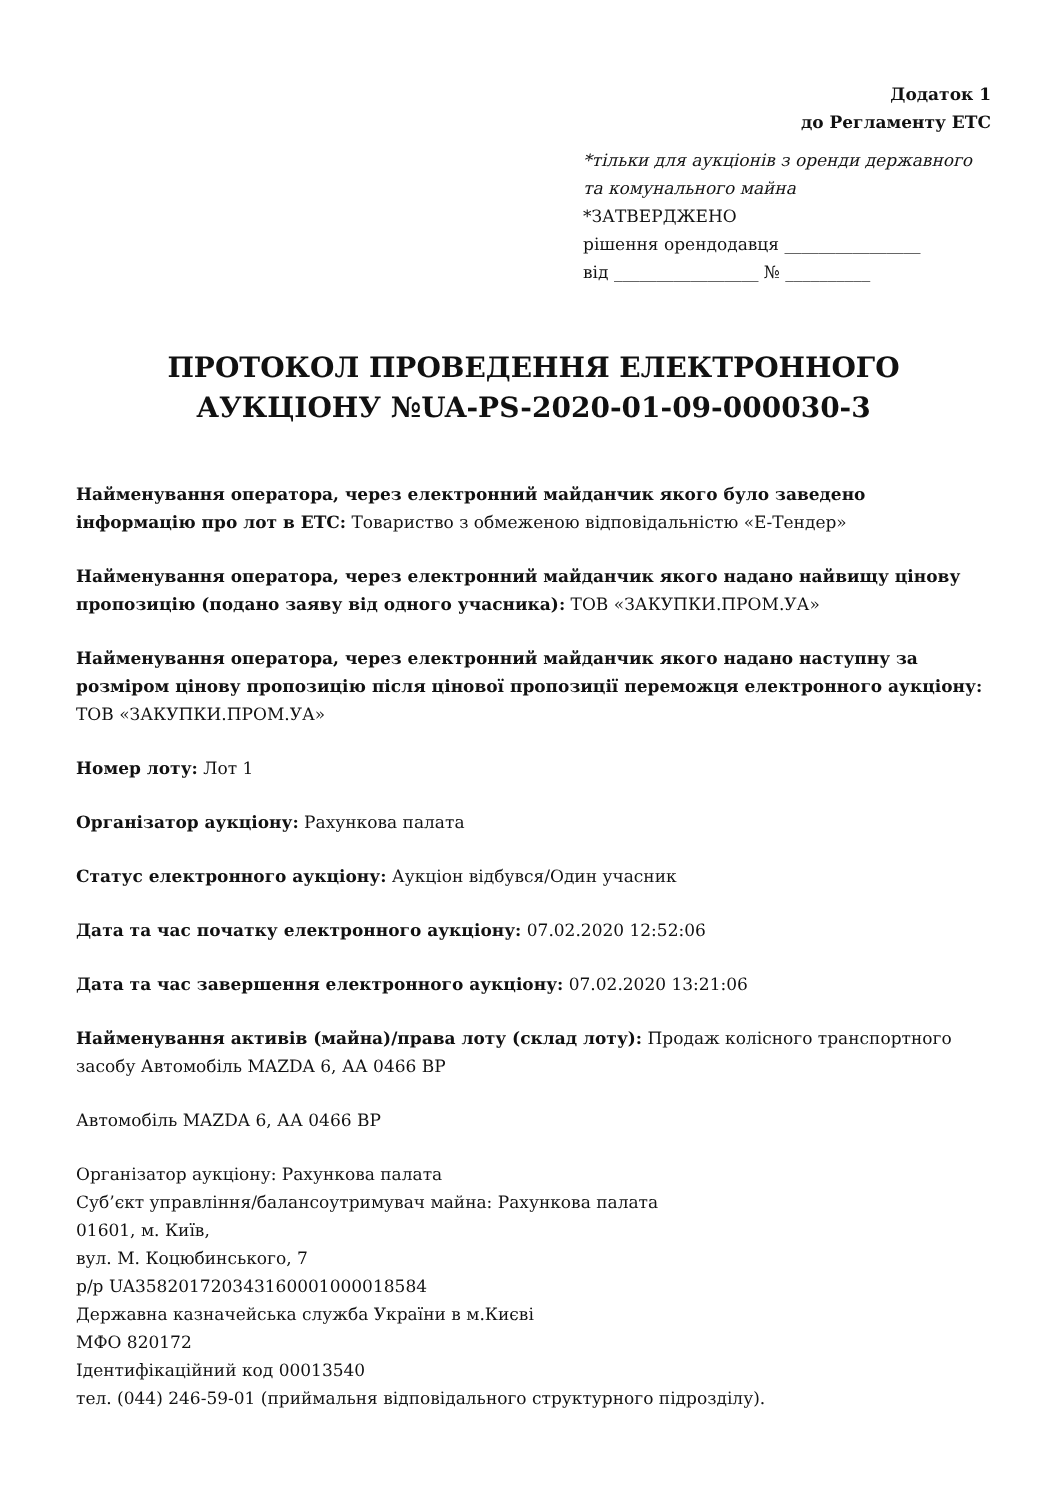Додаток 1
до Регламенту ЕТС
*тільки для аукціонів з оренди державного та комунального майна
*ЗАТВЕРДЖЕНО
рішення орендодавця ________________
від _________________ № __________
ПРОТОКОЛ ПРОВЕДЕННЯ ЕЛЕКТРОННОГО АУКЦІОНУ №UA-PS-2020-01-09-000030-3
Найменування оператора, через електронний майданчик якого було заведено інформацію про лот в ЕТС: Товариство з обмеженою відповідальністю «Е-Тендер»
Найменування оператора, через електронний майданчик якого надано найвищу цінову пропозицію (подано заяву від одного учасника): ТОВ «ЗАКУПКИ.ПРОМ.УА»
Найменування оператора, через електронний майданчик якого надано наступну за розміром цінову пропозицію після цінової пропозиції переможця електронного аукціону: ТОВ «ЗАКУПКИ.ПРОМ.УА»
Номер лоту: Лот 1
Організатор аукціону: Рахункова палата
Статус електронного аукціону: Аукціон відбувся/Один учасник
Дата та час початку електронного аукціону: 07.02.2020 12:52:06
Дата та час завершення електронного аукціону: 07.02.2020 13:21:06
Найменування активів (майна)/права лоту (склад лоту): Продаж колісного транспортного засобу Автомобіль MAZDA 6, АА 0466 ВР
Автомобіль MAZDA 6, АА 0466 ВР
Організатор аукціону: Рахункова палата
Суб’єкт управління/балансоутримувач майна: Рахункова палата
01601, м. Київ,
вул. М. Коцюбинського, 7
р/р UA358201720343160001000018584
Державна казначейська служба України в м.Києві
МФО 820172
Ідентифікаційний код 00013540
тел. (044) 246-59-01 (приймальня відповідального структурного підрозділу).